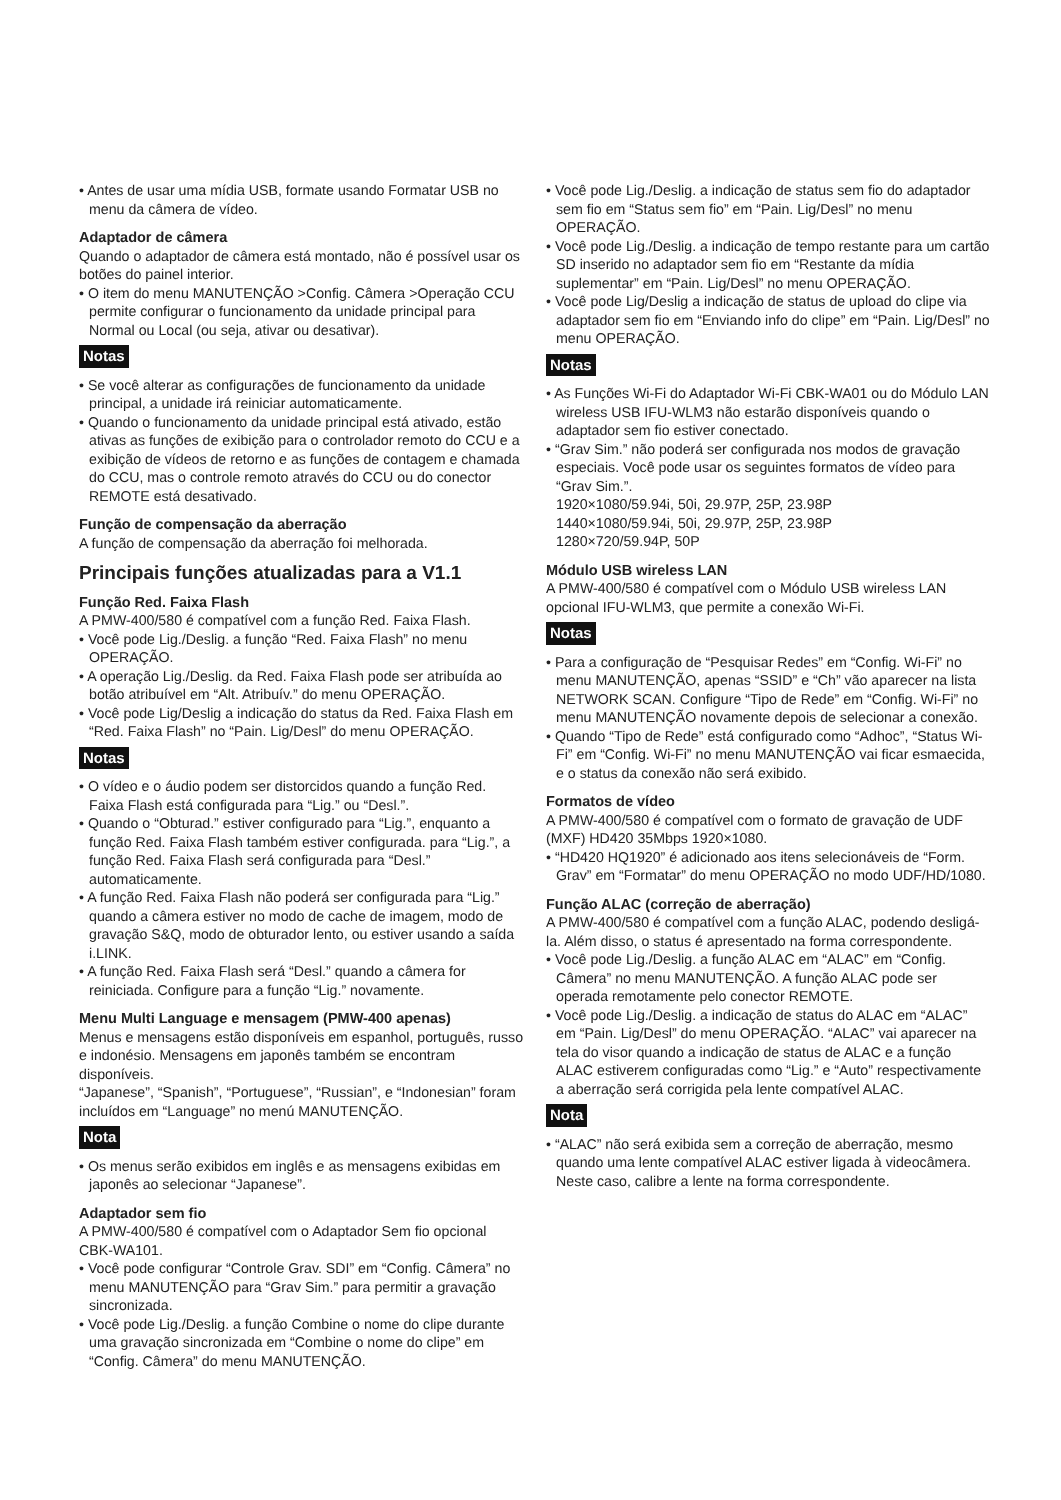• Antes de usar uma mídia USB, formate usando Formatar USB no menu da câmera de vídeo.
Adaptador de câmera
Quando o adaptador de câmera está montado, não é possível usar os botões do painel interior.
• O item do menu MANUTENÇÃO >Config. Câmera >Operação CCU permite configurar o funcionamento da unidade principal para Normal ou Local (ou seja, ativar ou desativar).
Notas
• Se você alterar as configurações de funcionamento da unidade principal, a unidade irá reiniciar automaticamente.
• Quando o funcionamento da unidade principal está ativado, estão ativas as funções de exibição para o controlador remoto do CCU e a exibição de vídeos de retorno e as funções de contagem e chamada do CCU, mas o controle remoto através do CCU ou do conector REMOTE está desativado.
Função de compensação da aberração
A função de compensação da aberração foi melhorada.
Principais funções atualizadas para a V1.1
Função Red. Faixa Flash
A PMW-400/580 é compatível com a função Red. Faixa Flash.
• Você pode Lig./Deslig. a função “Red. Faixa Flash” no menu OPERAÇÃO.
• A operação Lig./Deslig. da Red. Faixa Flash pode ser atribuída ao botão atribuível em “Alt. Atribuív.” do menu OPERAÇÃO.
• Você pode Lig/Deslig a indicação do status da Red. Faixa Flash em “Red. Faixa Flash” no “Pain. Lig/Desl” do menu OPERAÇÃO.
Notas
• O vídeo e o áudio podem ser distorcidos quando a função Red. Faixa Flash está configurada para “Lig.” ou “Desl.”.
• Quando o “Obturad.” estiver configurado para “Lig.”, enquanto a função Red. Faixa Flash também estiver configurada. para “Lig.”, a função Red. Faixa Flash será configurada para “Desl.” automaticamente.
• A função Red. Faixa Flash não poderá ser configurada para “Lig.” quando a câmera estiver no modo de cache de imagem, modo de gravação S&Q, modo de obturador lento, ou estiver usando a saída i.LINK.
• A função Red. Faixa Flash será “Desl.” quando a câmera for reiniciada. Configure para a função “Lig.” novamente.
Menu Multi Language e mensagem (PMW-400 apenas)
Menus e mensagens estão disponíveis em espanhol, português, russo e indonésio. Mensagens em japonês também se encontram disponíveis.
“Japanese”, “Spanish”, “Portuguese”, “Russian”, e “Indonesian” foram incluídos em “Language” no menú MANUTENÇÃO.
Nota
• Os menus serão exibidos em inglês e as mensagens exibidas em japonês ao selecionar “Japanese”.
Adaptador sem fio
A PMW-400/580 é compatível com o Adaptador Sem fio opcional CBK-WA101.
• Você pode configurar “Controle Grav. SDI” em “Config. Câmera” no menu MANUTENÇÃO para “Grav Sim.” para permitir a gravação sincronizada.
• Você pode Lig./Deslig. a função Combine o nome do clipe durante uma gravação sincronizada em “Combine o nome do clipe” em “Config. Câmera” do menu MANUTENÇÃO.
• Você pode Lig./Deslig. a indicação de status sem fio do adaptador sem fio em “Status sem fio” em “Pain. Lig/Desl” no menu OPERAÇÃO.
• Você pode Lig./Deslig. a indicação de tempo restante para um cartão SD inserido no adaptador sem fio em “Restante da mídia suplementar” em “Pain. Lig/Desl” no menu OPERAÇÃO.
• Você pode Lig/Deslig a indicação de status de upload do clipe via adaptador sem fio em “Enviando info do clipe” em “Pain. Lig/Desl” no menu OPERAÇÃO.
Notas
• As Funções Wi-Fi do Adaptador Wi-Fi CBK-WA01 ou do Módulo LAN wireless USB IFU-WLM3 não estarão disponíveis quando o adaptador sem fio estiver conectado.
• “Grav Sim.” não poderá ser configurada nos modos de gravação especiais. Você pode usar os seguintes formatos de vídeo para “Grav Sim.”.
1920×1080/59.94i, 50i, 29.97P, 25P, 23.98P
1440×1080/59.94i, 50i, 29.97P, 25P, 23.98P
1280×720/59.94P, 50P
Módulo USB wireless LAN
A PMW-400/580 é compatível com o Módulo USB wireless LAN opcional IFU-WLM3, que permite a conexão Wi-Fi.
Notas
• Para a configuração de “Pesquisar Redes” em “Config. Wi-Fi” no menu MANUTENÇÃO, apenas “SSID” e “Ch” vão aparecer na lista NETWORK SCAN. Configure “Tipo de Rede” em “Config. Wi-Fi” no menu MANUTENÇÃO novamente depois de selecionar a conexão.
• Quando “Tipo de Rede” está configurado como “Adhoc”, “Status Wi-Fi” em “Config. Wi-Fi” no menu MANUTENÇÃO vai ficar esmaecida, e o status da conexão não será exibido.
Formatos de vídeo
A PMW-400/580 é compatível com o formato de gravação de UDF (MXF) HD420 35Mbps 1920×1080.
• “HD420 HQ1920” é adicionado aos itens selecionáveis de “Form. Grav” em “Formatar” do menu OPERAÇÃO no modo UDF/HD/1080.
Função ALAC (correção de aberração)
A PMW-400/580 é compatível com a função ALAC, podendo desligá-la. Além disso, o status é apresentado na forma correspondente.
• Você pode Lig./Deslig. a função ALAC em “ALAC” em “Config. Câmera” no menu MANUTENÇÃO. A função ALAC pode ser operada remotamente pelo conector REMOTE.
• Você pode Lig./Deslig. a indicação de status do ALAC em “ALAC” em “Pain. Lig/Desl” do menu OPERAÇÃO. “ALAC” vai aparecer na tela do visor quando a indicação de status de ALAC e a função ALAC estiverem configuradas como “Lig.” e “Auto” respectivamente a aberração será corrigida pela lente compatível ALAC.
Nota
• “ALAC” não será exibida sem a correção de aberração, mesmo quando uma lente compatível ALAC estiver ligada à videocâmera. Neste caso, calibre a lente na forma correspondente.